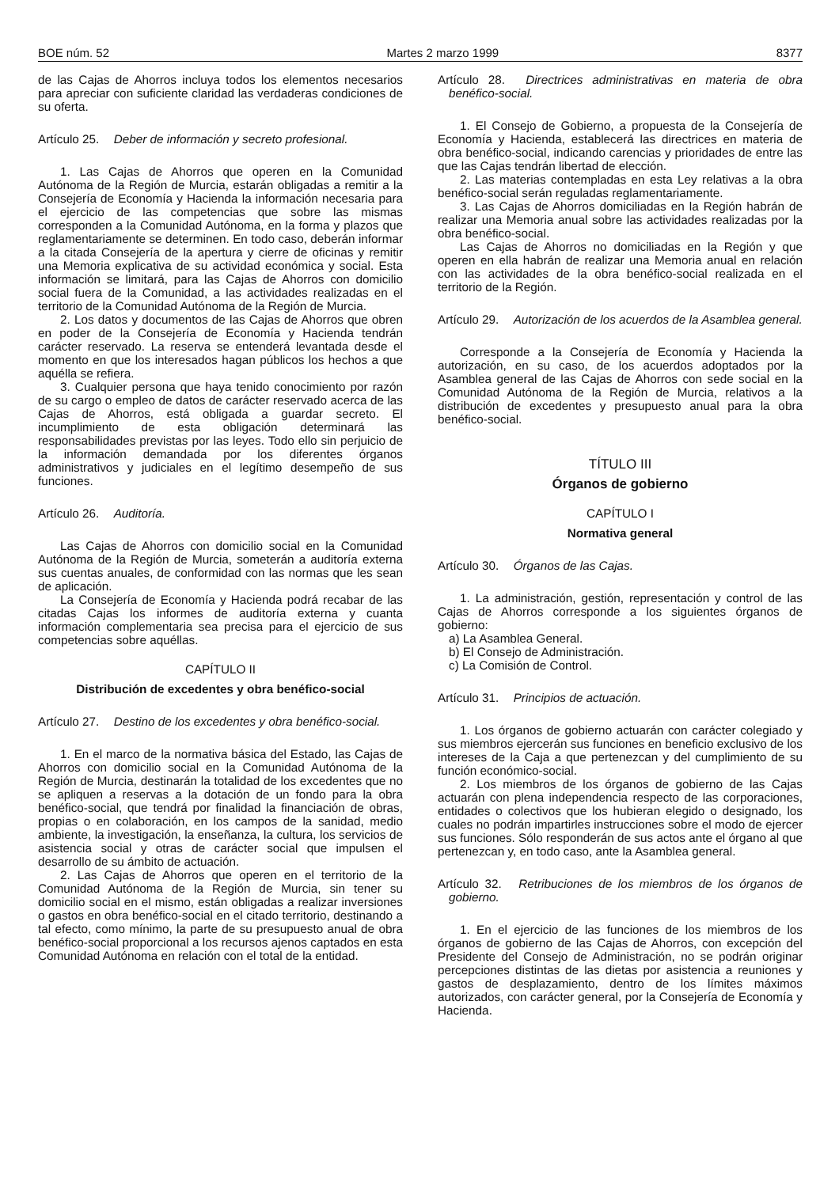BOE núm. 52 Martes 2 marzo 1999 8377
de las Cajas de Ahorros incluya todos los elementos necesarios para apreciar con suficiente claridad las verdaderas condiciones de su oferta.
Artículo 25. Deber de información y secreto profesional.
1. Las Cajas de Ahorros que operen en la Comunidad Autónoma de la Región de Murcia, estarán obligadas a remitir a la Consejería de Economía y Hacienda la información necesaria para el ejercicio de las competencias que sobre las mismas corresponden a la Comunidad Autónoma, en la forma y plazos que reglamentariamente se determinen. En todo caso, deberán informar a la citada Consejería de la apertura y cierre de oficinas y remitir una Memoria explicativa de su actividad económica y social. Esta información se limitará, para las Cajas de Ahorros con domicilio social fuera de la Comunidad, a las actividades realizadas en el territorio de la Comunidad Autónoma de la Región de Murcia.
2. Los datos y documentos de las Cajas de Ahorros que obren en poder de la Consejería de Economía y Hacienda tendrán carácter reservado. La reserva se entenderá levantada desde el momento en que los interesados hagan públicos los hechos a que aquélla se refiera.
3. Cualquier persona que haya tenido conocimiento por razón de su cargo o empleo de datos de carácter reservado acerca de las Cajas de Ahorros, está obligada a guardar secreto. El incumplimiento de esta obligación determinará las responsabilidades previstas por las leyes. Todo ello sin perjuicio de la información demandada por los diferentes órganos administrativos y judiciales en el legítimo desempeño de sus funciones.
Artículo 26. Auditoría.
Las Cajas de Ahorros con domicilio social en la Comunidad Autónoma de la Región de Murcia, someterán a auditoría externa sus cuentas anuales, de conformidad con las normas que les sean de aplicación.
La Consejería de Economía y Hacienda podrá recabar de las citadas Cajas los informes de auditoría externa y cuanta información complementaria sea precisa para el ejercicio de sus competencias sobre aquéllas.
CAPÍTULO II
Distribución de excedentes y obra benéfico-social
Artículo 27. Destino de los excedentes y obra benéfico-social.
1. En el marco de la normativa básica del Estado, las Cajas de Ahorros con domicilio social en la Comunidad Autónoma de la Región de Murcia, destinarán la totalidad de los excedentes que no se apliquen a reservas a la dotación de un fondo para la obra benéfico-social, que tendrá por finalidad la financiación de obras, propias o en colaboración, en los campos de la sanidad, medio ambiente, la investigación, la enseñanza, la cultura, los servicios de asistencia social y otras de carácter social que impulsen el desarrollo de su ámbito de actuación.
2. Las Cajas de Ahorros que operen en el territorio de la Comunidad Autónoma de la Región de Murcia, sin tener su domicilio social en el mismo, están obligadas a realizar inversiones o gastos en obra benéfico-social en el citado territorio, destinando a tal efecto, como mínimo, la parte de su presupuesto anual de obra benéfico-social proporcional a los recursos ajenos captados en esta Comunidad Autónoma en relación con el total de la entidad.
Artículo 28. Directrices administrativas en materia de obra benéfico-social.
1. El Consejo de Gobierno, a propuesta de la Consejería de Economía y Hacienda, establecerá las directrices en materia de obra benéfico-social, indicando carencias y prioridades de entre las que las Cajas tendrán libertad de elección.
2. Las materias contempladas en esta Ley relativas a la obra benéfico-social serán reguladas reglamentariamente.
3. Las Cajas de Ahorros domiciliadas en la Región habrán de realizar una Memoria anual sobre las actividades realizadas por la obra benéfico-social.
Las Cajas de Ahorros no domiciliadas en la Región y que operen en ella habrán de realizar una Memoria anual en relación con las actividades de la obra benéfico-social realizada en el territorio de la Región.
Artículo 29. Autorización de los acuerdos de la Asamblea general.
Corresponde a la Consejería de Economía y Hacienda la autorización, en su caso, de los acuerdos adoptados por la Asamblea general de las Cajas de Ahorros con sede social en la Comunidad Autónoma de la Región de Murcia, relativos a la distribución de excedentes y presupuesto anual para la obra benéfico-social.
TÍTULO III
Órganos de gobierno
CAPÍTULO I
Normativa general
Artículo 30. Órganos de las Cajas.
1. La administración, gestión, representación y control de las Cajas de Ahorros corresponde a los siguientes órganos de gobierno:
a) La Asamblea General.
b) El Consejo de Administración.
c) La Comisión de Control.
Artículo 31. Principios de actuación.
1. Los órganos de gobierno actuarán con carácter colegiado y sus miembros ejercerán sus funciones en beneficio exclusivo de los intereses de la Caja a que pertenezcan y del cumplimiento de su función económico-social.
2. Los miembros de los órganos de gobierno de las Cajas actuarán con plena independencia respecto de las corporaciones, entidades o colectivos que los hubieran elegido o designado, los cuales no podrán impartirles instrucciones sobre el modo de ejercer sus funciones. Sólo responderán de sus actos ante el órgano al que pertenezcan y, en todo caso, ante la Asamblea general.
Artículo 32. Retribuciones de los miembros de los órganos de gobierno.
1. En el ejercicio de las funciones de los miembros de los órganos de gobierno de las Cajas de Ahorros, con excepción del Presidente del Consejo de Administración, no se podrán originar percepciones distintas de las dietas por asistencia a reuniones y gastos de desplazamiento, dentro de los límites máximos autorizados, con carácter general, por la Consejería de Economía y Hacienda.